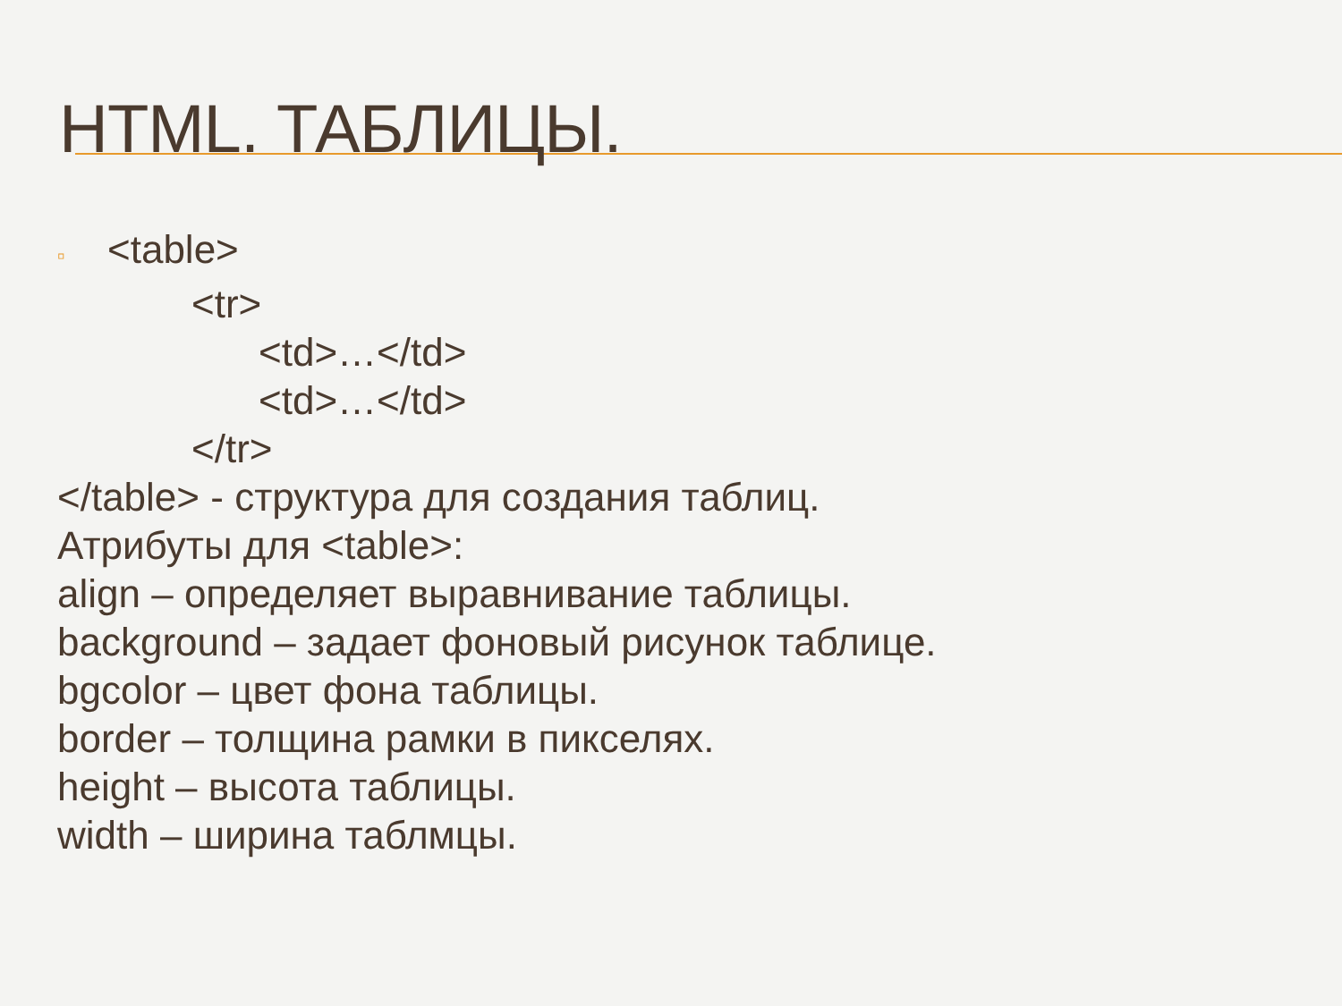HTML. ТАБЛИЦЫ.
▫ <table>
<tr>
<td>…</td>
<td>…</td>
</tr>
</table> - структура для создания таблиц.
Атрибуты для <table>:
align – определяет выравнивание таблицы.
background – задает фоновый рисунок таблице.
bgcolor – цвет фона таблицы.
border – толщина рамки в пикселях.
height – высота таблицы.
width – ширина таблмцы.